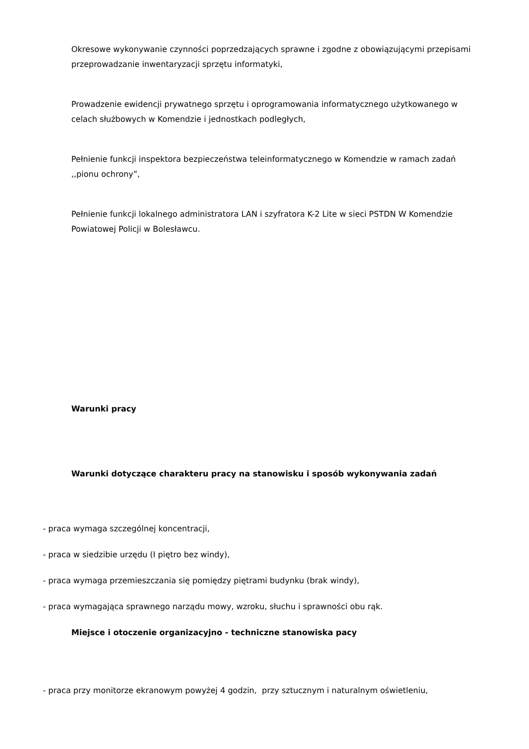Okresowe wykonywanie czynności poprzedzających sprawne i zgodne z obowiązującymi przepisami przeprowadzanie inwentaryzacji sprzętu informatyki,
Prowadzenie ewidencji prywatnego sprzętu i oprogramowania informatycznego użytkowanego w celach służbowych w Komendzie i jednostkach podległych,
Pełnienie funkcji inspektora bezpieczeństwa teleinformatycznego w Komendzie w ramach zadań ,,pionu ochrony”,
Pełnienie funkcji lokalnego administratora LAN i szyfratora K-2 Lite w sieci PSTDN W Komendzie Powiatowej Policji w Bolesławcu.
Warunki pracy
Warunki dotyczące charakteru pracy na stanowisku i sposób wykonywania zadań
- praca wymaga szczególnej koncentracji,
- praca w siedzibie urzędu (I piętro bez windy),
- praca wymaga przemieszczania się pomiędzy piętrami budynku (brak windy),
- praca wymagająca sprawnego narządu mowy, wzroku, słuchu i sprawności obu rąk.
Miejsce i otoczenie organizacyjno - techniczne stanowiska pacy
- praca przy monitorze ekranowym powyżej 4 godzin, przy sztucznym i naturalnym oświetleniu,